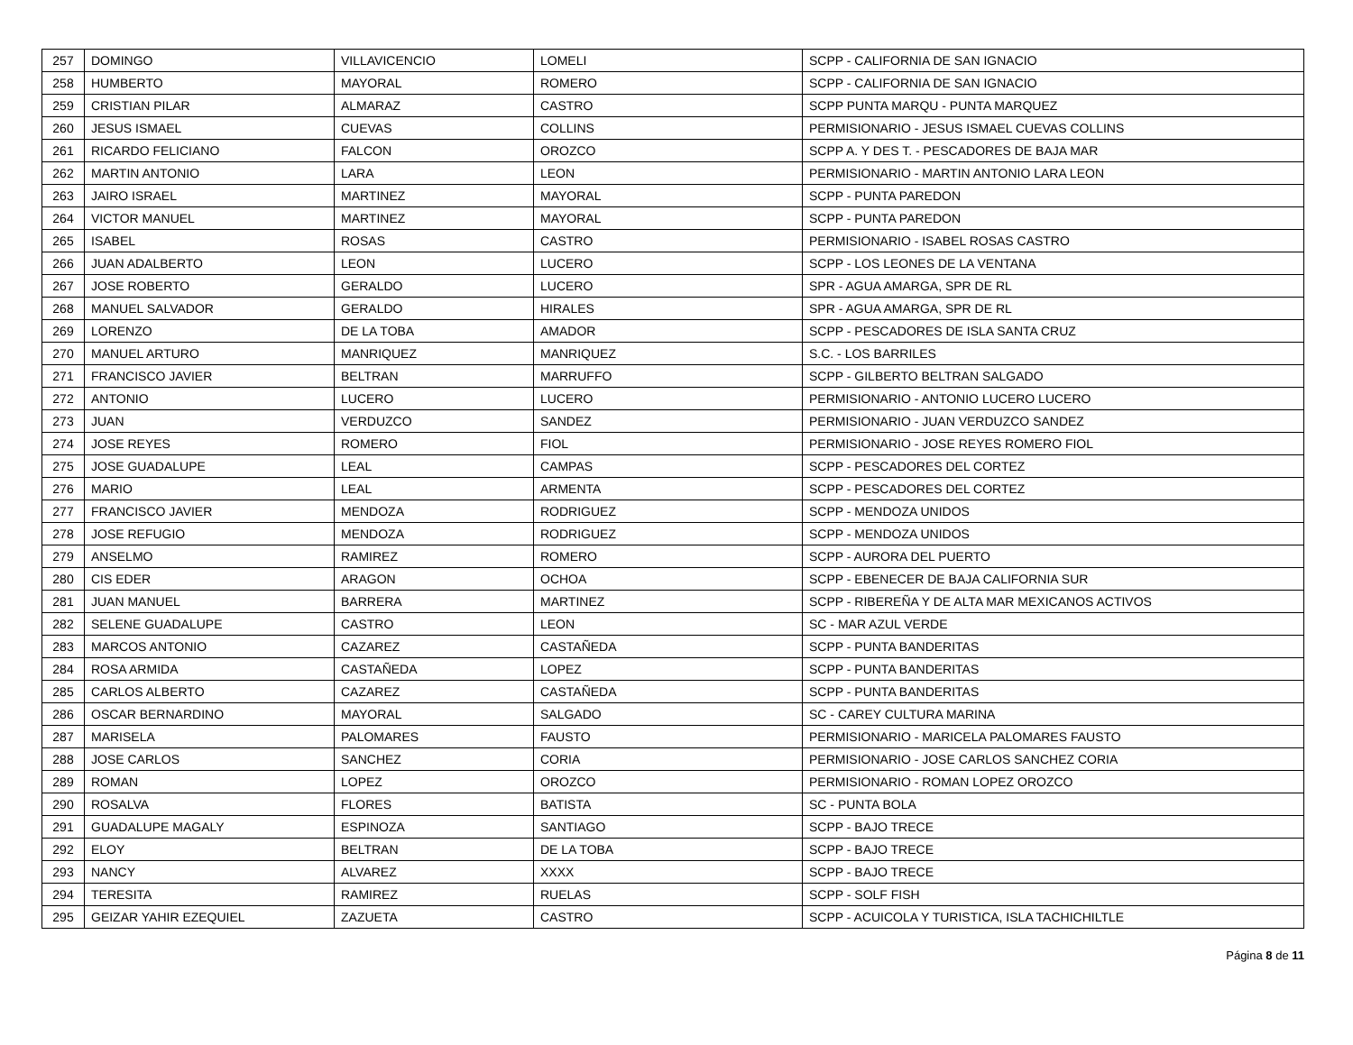| 257 | DOMINGO | VILLAVICENCIO | LOMELI | SCPP - CALIFORNIA DE SAN IGNACIO |
| 258 | HUMBERTO | MAYORAL | ROMERO | SCPP - CALIFORNIA DE SAN IGNACIO |
| 259 | CRISTIAN PILAR | ALMARAZ | CASTRO | SCPP PUNTA MARQU - PUNTA MARQUEZ |
| 260 | JESUS ISMAEL | CUEVAS | COLLINS | PERMISIONARIO - JESUS ISMAEL CUEVAS COLLINS |
| 261 | RICARDO FELICIANO | FALCON | OROZCO | SCPP A. Y DES T. - PESCADORES DE BAJA MAR |
| 262 | MARTIN ANTONIO | LARA | LEON | PERMISIONARIO - MARTIN ANTONIO LARA LEON |
| 263 | JAIRO ISRAEL | MARTINEZ | MAYORAL | SCPP - PUNTA PAREDON |
| 264 | VICTOR MANUEL | MARTINEZ | MAYORAL | SCPP - PUNTA PAREDON |
| 265 | ISABEL | ROSAS | CASTRO | PERMISIONARIO - ISABEL ROSAS CASTRO |
| 266 | JUAN ADALBERTO | LEON | LUCERO | SCPP - LOS LEONES DE LA VENTANA |
| 267 | JOSE ROBERTO | GERALDO | LUCERO | SPR - AGUA AMARGA, SPR DE RL |
| 268 | MANUEL SALVADOR | GERALDO | HIRALES | SPR - AGUA AMARGA, SPR DE RL |
| 269 | LORENZO | DE LA TOBA | AMADOR | SCPP - PESCADORES DE ISLA SANTA CRUZ |
| 270 | MANUEL ARTURO | MANRIQUEZ | MANRIQUEZ | S.C. - LOS BARRILES |
| 271 | FRANCISCO JAVIER | BELTRAN | MARRUFFO | SCPP - GILBERTO BELTRAN SALGADO |
| 272 | ANTONIO | LUCERO | LUCERO | PERMISIONARIO - ANTONIO LUCERO LUCERO |
| 273 | JUAN | VERDUZCO | SANDEZ | PERMISIONARIO - JUAN VERDUZCO SANDEZ |
| 274 | JOSE REYES | ROMERO | FIOL | PERMISIONARIO - JOSE REYES ROMERO FIOL |
| 275 | JOSE GUADALUPE | LEAL | CAMPAS | SCPP - PESCADORES DEL CORTEZ |
| 276 | MARIO | LEAL | ARMENTA | SCPP - PESCADORES DEL CORTEZ |
| 277 | FRANCISCO JAVIER | MENDOZA | RODRIGUEZ | SCPP - MENDOZA UNIDOS |
| 278 | JOSE REFUGIO | MENDOZA | RODRIGUEZ | SCPP - MENDOZA UNIDOS |
| 279 | ANSELMO | RAMIREZ | ROMERO | SCPP - AURORA DEL PUERTO |
| 280 | CIS EDER | ARAGON | OCHOA | SCPP - EBENECER DE BAJA CALIFORNIA SUR |
| 281 | JUAN MANUEL | BARRERA | MARTINEZ | SCPP - RIBEREÑA Y DE ALTA MAR MEXICANOS ACTIVOS |
| 282 | SELENE GUADALUPE | CASTRO | LEON | SC - MAR AZUL VERDE |
| 283 | MARCOS ANTONIO | CAZAREZ | CASTAÑEDA | SCPP - PUNTA BANDERITAS |
| 284 | ROSA ARMIDA | CASTAÑEDA | LOPEZ | SCPP - PUNTA BANDERITAS |
| 285 | CARLOS ALBERTO | CAZAREZ | CASTAÑEDA | SCPP - PUNTA BANDERITAS |
| 286 | OSCAR BERNARDINO | MAYORAL | SALGADO | SC - CAREY CULTURA MARINA |
| 287 | MARISELA | PALOMARES | FAUSTO | PERMISIONARIO - MARICELA PALOMARES FAUSTO |
| 288 | JOSE CARLOS | SANCHEZ | CORIA | PERMISIONARIO - JOSE CARLOS SANCHEZ CORIA |
| 289 | ROMAN | LOPEZ | OROZCO | PERMISIONARIO - ROMAN LOPEZ OROZCO |
| 290 | ROSALVA | FLORES | BATISTA | SC - PUNTA BOLA |
| 291 | GUADALUPE MAGALY | ESPINOZA | SANTIAGO | SCPP - BAJO TRECE |
| 292 | ELOY | BELTRAN | DE LA TOBA | SCPP - BAJO TRECE |
| 293 | NANCY | ALVAREZ | XXXX | SCPP - BAJO TRECE |
| 294 | TERESITA | RAMIREZ | RUELAS | SCPP - SOLF FISH |
| 295 | GEIZAR YAHIR EZEQUIEL | ZAZUETA | CASTRO | SCPP - ACUICOLA Y TURISTICA, ISLA TACHICHILTLE |
Página 8 de 11